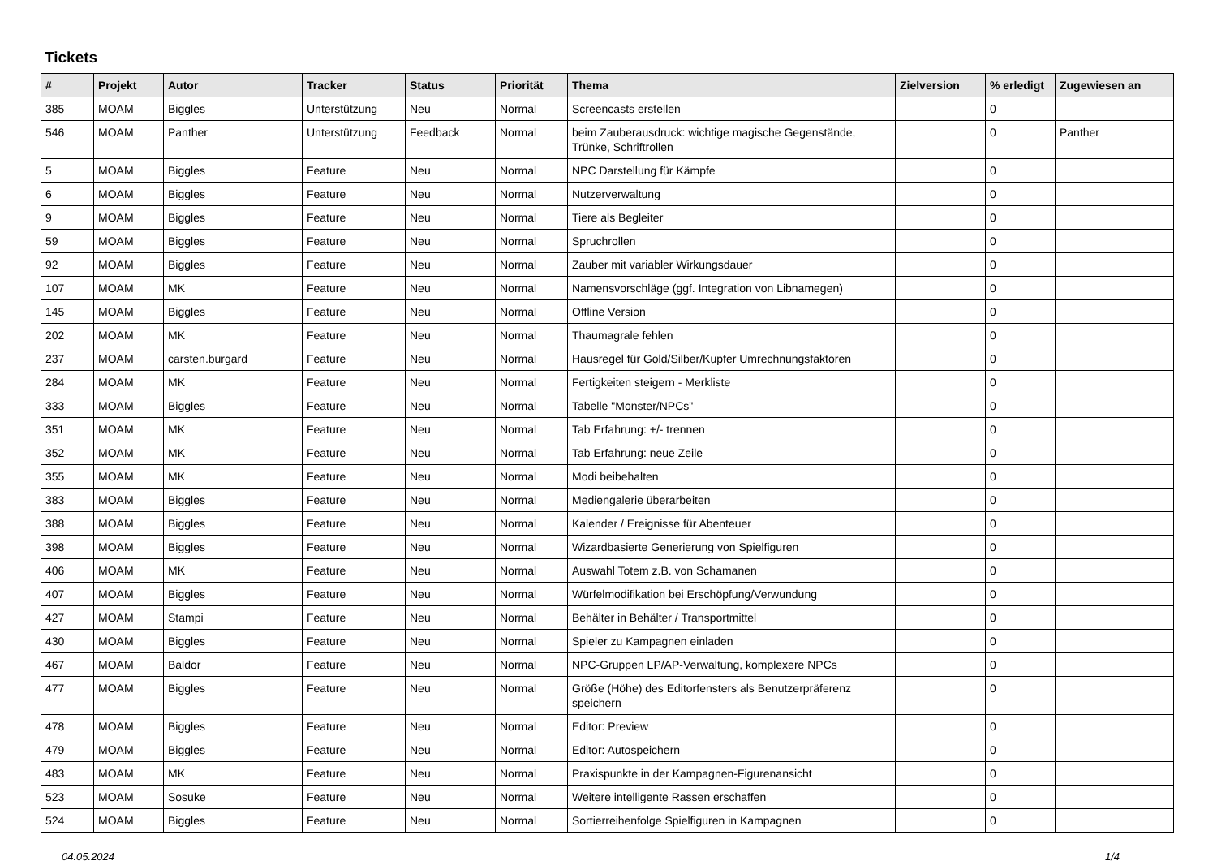Tickets
| # | Projekt | Autor | Tracker | Status | Priorität | Thema | Zielversion | % erledigt | Zugewiesen an |
| --- | --- | --- | --- | --- | --- | --- | --- | --- | --- |
| 385 | MOAM | Biggles | Unterstützung | Neu | Normal | Screencasts erstellen | | 0 | |
| 546 | MOAM | Panther | Unterstützung | Feedback | Normal | beim Zauberausdruck: wichtige magische Gegenstände, Trünke, Schriftrollen | | 0 | Panther |
| 5 | MOAM | Biggles | Feature | Neu | Normal | NPC Darstellung für Kämpfe | | 0 | |
| 6 | MOAM | Biggles | Feature | Neu | Normal | Nutzerverwaltung | | 0 | |
| 9 | MOAM | Biggles | Feature | Neu | Normal | Tiere als Begleiter | | 0 | |
| 59 | MOAM | Biggles | Feature | Neu | Normal | Spruchrollen | | 0 | |
| 92 | MOAM | Biggles | Feature | Neu | Normal | Zauber mit variabler Wirkungsdauer | | 0 | |
| 107 | MOAM | MK | Feature | Neu | Normal | Namensvorschläge (ggf. Integration von Libnamegen) | | 0 | |
| 145 | MOAM | Biggles | Feature | Neu | Normal | Offline Version | | 0 | |
| 202 | MOAM | MK | Feature | Neu | Normal | Thaumagrale fehlen | | 0 | |
| 237 | MOAM | carsten.burgard | Feature | Neu | Normal | Hausregel für Gold/Silber/Kupfer Umrechnungsfaktoren | | 0 | |
| 284 | MOAM | MK | Feature | Neu | Normal | Fertigkeiten steigern - Merkliste | | 0 | |
| 333 | MOAM | Biggles | Feature | Neu | Normal | Tabelle "Monster/NPCs" | | 0 | |
| 351 | MOAM | MK | Feature | Neu | Normal | Tab Erfahrung: +/- trennen | | 0 | |
| 352 | MOAM | MK | Feature | Neu | Normal | Tab Erfahrung: neue Zeile | | 0 | |
| 355 | MOAM | MK | Feature | Neu | Normal | Modi beibehalten | | 0 | |
| 383 | MOAM | Biggles | Feature | Neu | Normal | Mediengalerie überarbeiten | | 0 | |
| 388 | MOAM | Biggles | Feature | Neu | Normal | Kalender / Ereignisse für Abenteuer | | 0 | |
| 398 | MOAM | Biggles | Feature | Neu | Normal | Wizardbasierte Generierung von Spielfiguren | | 0 | |
| 406 | MOAM | MK | Feature | Neu | Normal | Auswahl Totem z.B. von Schamanen | | 0 | |
| 407 | MOAM | Biggles | Feature | Neu | Normal | Würfelmodifikation bei Erschöpfung/Verwundung | | 0 | |
| 427 | MOAM | Stampi | Feature | Neu | Normal | Behälter in Behälter / Transportmittel | | 0 | |
| 430 | MOAM | Biggles | Feature | Neu | Normal | Spieler zu Kampagnen einladen | | 0 | |
| 467 | MOAM | Baldor | Feature | Neu | Normal | NPC-Gruppen LP/AP-Verwaltung, komplexere NPCs | | 0 | |
| 477 | MOAM | Biggles | Feature | Neu | Normal | Größe (Höhe) des Editorfensters als Benutzerpräferenz speichern | | 0 | |
| 478 | MOAM | Biggles | Feature | Neu | Normal | Editor: Preview | | 0 | |
| 479 | MOAM | Biggles | Feature | Neu | Normal | Editor: Autospeichern | | 0 | |
| 483 | MOAM | MK | Feature | Neu | Normal | Praxispunkte in der Kampagnen-Figurenansicht | | 0 | |
| 523 | MOAM | Sosuke | Feature | Neu | Normal | Weitere intelligente Rassen erschaffen | | 0 | |
| 524 | MOAM | Biggles | Feature | Neu | Normal | Sortierreihenfolge Spielfiguren in Kampagnen | | 0 | |
04.05.2024 1/4